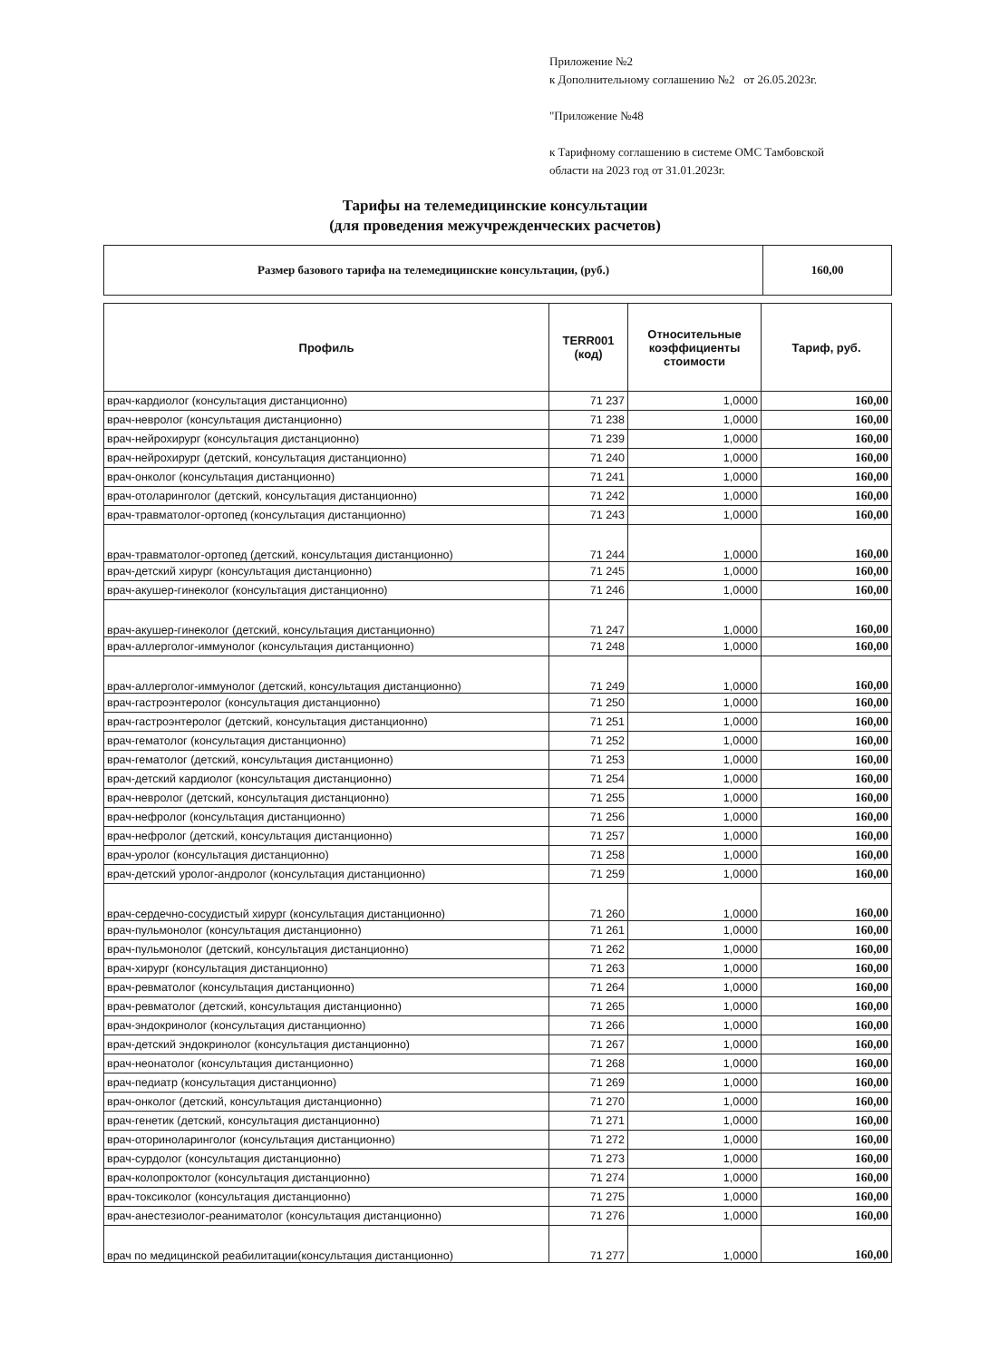Приложение №2
к Дополнительному соглашению №2 от 26.05.2023г.
"Приложение №48
к Тарифному соглашению в системе ОМС Тамбовской
области на 2023 год от 31.01.2023г.
Тарифы на телемедицинские консультации
(для проведения межучрежденческих расчетов)
| Размер базового тарифа на телемедицинские консультации, (руб.) | 160,00 |
| Профиль | TERR001 (код) | Относительные коэффициенты стоимости | Тариф, руб. |
| --- | --- | --- | --- |
| врач-кардиолог (консультация дистанционно) | 71 237 | 1,0000 | 160,00 |
| врач-невролог (консультация дистанционно) | 71 238 | 1,0000 | 160,00 |
| врач-нейрохирург (консультация дистанционно) | 71 239 | 1,0000 | 160,00 |
| врач-нейрохирург (детский, консультация дистанционно) | 71 240 | 1,0000 | 160,00 |
| врач-онколог (консультация дистанционно) | 71 241 | 1,0000 | 160,00 |
| врач-отоларинголог (детский, консультация дистанционно) | 71 242 | 1,0000 | 160,00 |
| врач-травматолог-ортопед (консультация дистанционно) | 71 243 | 1,0000 | 160,00 |
| врач-травматолог-ортопед (детский, консультация дистанционно) | 71 244 | 1,0000 | 160,00 |
| врач-детский хирург (консультация дистанционно) | 71 245 | 1,0000 | 160,00 |
| врач-акушер-гинеколог (консультация дистанционно) | 71 246 | 1,0000 | 160,00 |
| врач-акушер-гинеколог (детский, консультация дистанционно) | 71 247 | 1,0000 | 160,00 |
| врач-аллерголог-иммунолог (консультация дистанционно) | 71 248 | 1,0000 | 160,00 |
| врач-аллерголог-иммунолог (детский, консультация дистанционно) | 71 249 | 1,0000 | 160,00 |
| врач-гастроэнтеролог (консультация дистанционно) | 71 250 | 1,0000 | 160,00 |
| врач-гастроэнтеролог (детский, консультация дистанционно) | 71 251 | 1,0000 | 160,00 |
| врач-гематолог (консультация дистанционно) | 71 252 | 1,0000 | 160,00 |
| врач-гематолог (детский, консультация дистанционно) | 71 253 | 1,0000 | 160,00 |
| врач-детский кардиолог (консультация дистанционно) | 71 254 | 1,0000 | 160,00 |
| врач-невролог (детский, консультация дистанционно) | 71 255 | 1,0000 | 160,00 |
| врач-нефролог (консультация дистанционно) | 71 256 | 1,0000 | 160,00 |
| врач-нефролог (детский, консультация дистанционно) | 71 257 | 1,0000 | 160,00 |
| врач-уролог (консультация дистанционно) | 71 258 | 1,0000 | 160,00 |
| врач-детский уролог-андролог (консультация дистанционно) | 71 259 | 1,0000 | 160,00 |
| врач-сердечно-сосудистый хирург (консультация дистанционно) | 71 260 | 1,0000 | 160,00 |
| врач-пульмонолог (консультация дистанционно) | 71 261 | 1,0000 | 160,00 |
| врач-пульмонолог (детский, консультация дистанционно) | 71 262 | 1,0000 | 160,00 |
| врач-хирург (консультация дистанционно) | 71 263 | 1,0000 | 160,00 |
| врач-ревматолог (консультация дистанционно) | 71 264 | 1,0000 | 160,00 |
| врач-ревматолог (детский, консультация дистанционно) | 71 265 | 1,0000 | 160,00 |
| врач-эндокринолог (консультация дистанционно) | 71 266 | 1,0000 | 160,00 |
| врач-детский эндокринолог (консультация дистанционно) | 71 267 | 1,0000 | 160,00 |
| врач-неонатолог (консультация дистанционно) | 71 268 | 1,0000 | 160,00 |
| врач-педиатр (консультация дистанционно) | 71 269 | 1,0000 | 160,00 |
| врач-онколог (детский, консультация дистанционно) | 71 270 | 1,0000 | 160,00 |
| врач-генетик (детский, консультация дистанционно) | 71 271 | 1,0000 | 160,00 |
| врач-оториноларинголог (консультация дистанционно) | 71 272 | 1,0000 | 160,00 |
| врач-сурдолог (консультация дистанционно) | 71 273 | 1,0000 | 160,00 |
| врач-колопроктолог (консультация дистанционно) | 71 274 | 1,0000 | 160,00 |
| врач-токсиколог (консультация дистанционно) | 71 275 | 1,0000 | 160,00 |
| врач-анестезиолог-реаниматолог (консультация дистанционно) | 71 276 | 1,0000 | 160,00 |
| врач по медицинской реабилитации(консультация дистанционно) | 71 277 | 1,0000 | 160,00 |